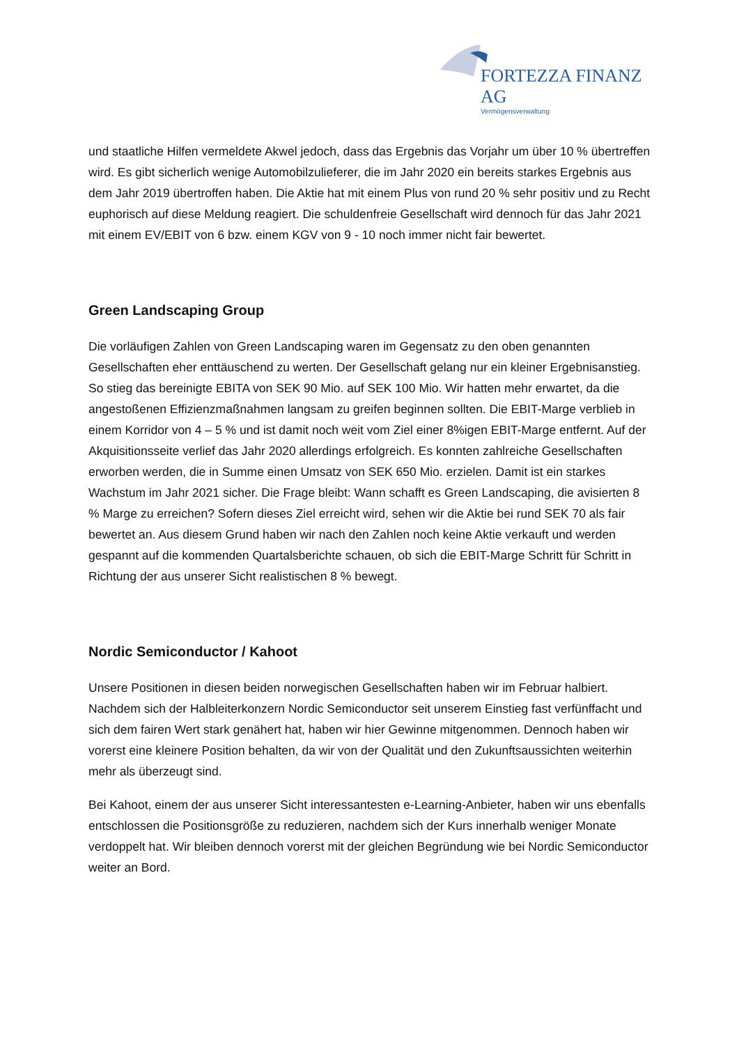FORTEZZA FINANZ AG
Vermögensverwaltung
und staatliche Hilfen vermeldete Akwel jedoch, dass das Ergebnis das Vorjahr um über 10 % übertreffen wird. Es gibt sicherlich wenige Automobilzulieferer, die im Jahr 2020 ein bereits starkes Ergebnis aus dem Jahr 2019 übertroffen haben. Die Aktie hat mit einem Plus von rund 20 % sehr positiv und zu Recht euphorisch auf diese Meldung reagiert. Die schuldenfreie Gesellschaft wird dennoch für das Jahr 2021 mit einem EV/EBIT von 6 bzw. einem KGV von 9 - 10 noch immer nicht fair bewertet.
Green Landscaping Group
Die vorläufigen Zahlen von Green Landscaping waren im Gegensatz zu den oben genannten Gesellschaften eher enttäuschend zu werten. Der Gesellschaft gelang nur ein kleiner Ergebnisanstieg. So stieg das bereinigte EBITA von SEK 90 Mio. auf SEK 100 Mio. Wir hatten mehr erwartet, da die angestoßenen Effizienzmaßnahmen langsam zu greifen beginnen sollten. Die EBIT-Marge verblieb in einem Korridor von 4 – 5 % und ist damit noch weit vom Ziel einer 8%igen EBIT-Marge entfernt. Auf der Akquisitionsseite verlief das Jahr 2020 allerdings erfolgreich. Es konnten zahlreiche Gesellschaften erworben werden, die in Summe einen Umsatz von SEK 650 Mio. erzielen. Damit ist ein starkes Wachstum im Jahr 2021 sicher. Die Frage bleibt: Wann schafft es Green Landscaping, die avisierten 8 % Marge zu erreichen? Sofern dieses Ziel erreicht wird, sehen wir die Aktie bei rund SEK 70 als fair bewertet an. Aus diesem Grund haben wir nach den Zahlen noch keine Aktie verkauft und werden gespannt auf die kommenden Quartalsberichte schauen, ob sich die EBIT-Marge Schritt für Schritt in Richtung der aus unserer Sicht realistischen 8 % bewegt.
Nordic Semiconductor / Kahoot
Unsere Positionen in diesen beiden norwegischen Gesellschaften haben wir im Februar halbiert. Nachdem sich der Halbleiterkonzern Nordic Semiconductor seit unserem Einstieg fast verfünffacht und sich dem fairen Wert stark genähert hat, haben wir hier Gewinne mitgenommen. Dennoch haben wir vorerst eine kleinere Position behalten, da wir von der Qualität und den Zukunftsaussichten weiterhin mehr als überzeugt sind.
Bei Kahoot, einem der aus unserer Sicht interessantesten e-Learning-Anbieter, haben wir uns ebenfalls entschlossen die Positionsgröße zu reduzieren, nachdem sich der Kurs innerhalb weniger Monate verdoppelt hat. Wir bleiben dennoch vorerst mit der gleichen Begründung wie bei Nordic Semiconductor weiter an Bord.